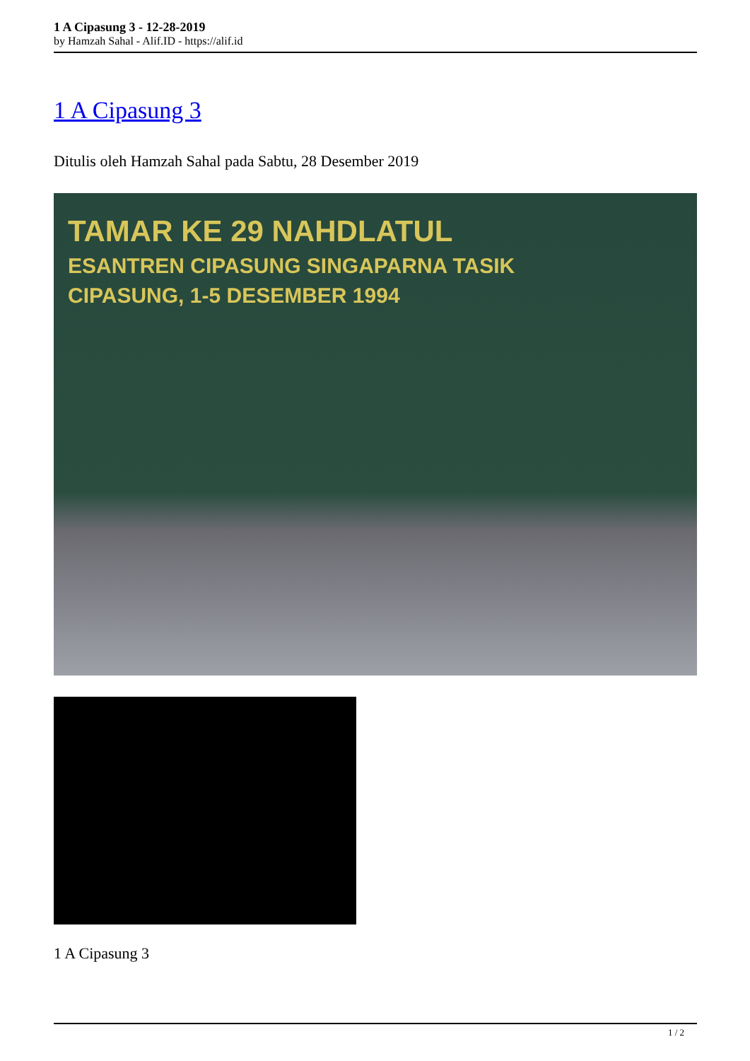1 A Cipasung 3 - 12-28-2019
by Hamzah Sahal - Alif.ID - https://alif.id
1 A Cipasung 3
Ditulis oleh Hamzah Sahal pada Sabtu, 28 Desember 2019
TAMAR KE 29 NAHDLATUL
ESANTREN CIPASUNG SINGAPARNA TASIK
CIPASUNG, 1-5 DESEMBER 1994
1 A Cipasung 3
1 / 2